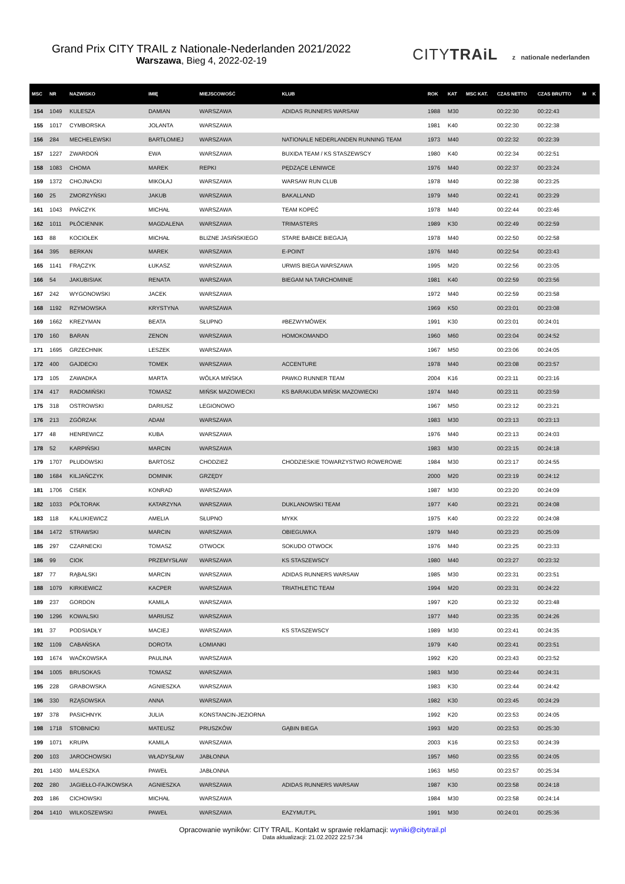Grand Prix CITY TRAIL z Nationale-Nederlanden 2021/2022
Warszawa, Bieg 4, 2022-02-19
CITYTRAiL z nationale nederlanden
| MSC | NR | NAZWISKO | IMIĘ | MIEJSCOWOŚĆ | KLUB | ROK | KAT | MSC KAT. | CZAS NETTO | CZAS BRUTTO | M | K |
| --- | --- | --- | --- | --- | --- | --- | --- | --- | --- | --- | --- | --- |
| 154 | 1049 | KULESZA | DAMIAN | WARSZAWA | ADIDAS RUNNERS WARSAW | 1988 | M30 | | 00:22:30 | 00:22:43 | | |
| 155 | 1017 | CYMBORSKA | JOLANTA | WARSZAWA | | 1981 | K40 | | 00:22:30 | 00:22:38 | | |
| 156 | 284 | MECHELEWSKI | BARTŁOMIEJ | WARSZAWA | NATIONALE NEDERLANDEN RUNNING TEAM | 1973 | M40 | | 00:22:32 | 00:22:39 | | |
| 157 | 1227 | ZWARDOŃ | EWA | WARSZAWA | BUXIDA TEAM / KS STASZEWSCY | 1980 | K40 | | 00:22:34 | 00:22:51 | | |
| 158 | 1083 | CHOMA | MAREK | REPKI | PĘDZĄCE LENIWCE | 1976 | M40 | | 00:22:37 | 00:23:24 | | |
| 159 | 1372 | CHOJNACKI | MIKOŁAJ | WARSZAWA | WARSAW RUN CLUB | 1978 | M40 | | 00:22:38 | 00:23:25 | | |
| 160 | 25 | ZMORZYŃSKI | JAKUB | WARSZAWA | BAKALLAND | 1979 | M40 | | 00:22:41 | 00:23:29 | | |
| 161 | 1043 | PAŃCZYK | MICHAŁ | WARSZAWA | TEAM KOPEĆ | 1978 | M40 | | 00:22:44 | 00:23:46 | | |
| 162 | 1011 | PŁÓCIENNIK | MAGDALENA | WARSZAWA | TRIMASTERS | 1989 | K30 | | 00:22:49 | 00:22:59 | | |
| 163 | 88 | KOCIOŁEK | MICHAŁ | BLIZNE JASIŃSKIEGO | STARE BABICE BIEGAJĄ | 1978 | M40 | | 00:22:50 | 00:22:58 | | |
| 164 | 395 | BERKAN | MAREK | WARSZAWA | E-POINT | 1976 | M40 | | 00:22:54 | 00:23:43 | | |
| 165 | 1141 | FRĄCZYK | ŁUKASZ | WARSZAWA | URWIS BIEGA WARSZAWA | 1995 | M20 | | 00:22:56 | 00:23:05 | | |
| 166 | 54 | JAKUBISIAK | RENATA | WARSZAWA | BIEGAM NA TARCHOMINIE | 1981 | K40 | | 00:22:59 | 00:23:56 | | |
| 167 | 242 | WYGONOWSKI | JACEK | WARSZAWA | | 1972 | M40 | | 00:22:59 | 00:23:58 | | |
| 168 | 1192 | RZYMOWSKA | KRYSTYNA | WARSZAWA | | 1969 | K50 | | 00:23:01 | 00:23:08 | | |
| 169 | 1662 | KREZYMAN | BEATA | SŁUPNO | #BEZWYMÓWEK | 1991 | K30 | | 00:23:01 | 00:24:01 | | |
| 170 | 160 | BARAN | ZENON | WARSZAWA | HOMOKOMANDO | 1960 | M60 | | 00:23:04 | 00:24:52 | | |
| 171 | 1695 | GRZECHNIK | LESZEK | WARSZAWA | | 1967 | M50 | | 00:23:06 | 00:24:05 | | |
| 172 | 400 | GAJDECKI | TOMEK | WARSZAWA | ACCENTURE | 1978 | M40 | | 00:23:08 | 00:23:57 | | |
| 173 | 105 | ZAWADKA | MARTA | WÓLKA MIŃSKA | PAWKO RUNNER TEAM | 2004 | K16 | | 00:23:11 | 00:23:16 | | |
| 174 | 417 | RADOMIŃSKI | TOMASZ | MIŃSK MAZOWIECKI | KS BARAKUDA MIŃSK MAZOWIECKI | 1974 | M40 | | 00:23:11 | 00:23:59 | | |
| 175 | 318 | OSTROWSKI | DARIUSZ | LEGIONOWO | | 1967 | M50 | | 00:23:12 | 00:23:21 | | |
| 176 | 213 | ZGÓRZAK | ADAM | WARSZAWA | | 1983 | M30 | | 00:23:13 | 00:23:13 | | |
| 177 | 48 | HENREWICZ | KUBA | WARSZAWA | | 1976 | M40 | | 00:23:13 | 00:24:03 | | |
| 178 | 52 | KARPIŃSKI | MARCIN | WARSZAWA | | 1983 | M30 | | 00:23:15 | 00:24:18 | | |
| 179 | 1707 | PŁUDOWSKI | BARTOSZ | CHODZIEŻ | CHODZIESKIE TOWARZYSTWO ROWEROWE | 1984 | M30 | | 00:23:17 | 00:24:55 | | |
| 180 | 1684 | KILJAŃCZYK | DOMINIK | GRZĘDY | | 2000 | M20 | | 00:23:19 | 00:24:12 | | |
| 181 | 1706 | CISEK | KONRAD | WARSZAWA | | 1987 | M30 | | 00:23:20 | 00:24:09 | | |
| 182 | 1033 | PÓŁTORAK | KATARZYNA | WARSZAWA | DUKLANOWSKI TEAM | 1977 | K40 | | 00:23:21 | 00:24:08 | | |
| 183 | 118 | KALUKIEWICZ | AMELIA | SŁUPNO | MYKK | 1975 | K40 | | 00:23:22 | 00:24:08 | | |
| 184 | 1472 | STRAWSKI | MARCIN | WARSZAWA | OBIEGUWKA | 1979 | M40 | | 00:23:23 | 00:25:09 | | |
| 185 | 297 | CZARNECKI | TOMASZ | OTWOCK | SOKUDO OTWOCK | 1976 | M40 | | 00:23:25 | 00:23:33 | | |
| 186 | 99 | CIOK | PRZEMYSŁAW | WARSZAWA | KS STASZEWSCY | 1980 | M40 | | 00:23:27 | 00:23:32 | | |
| 187 | 77 | RĄBALSKI | MARCIN | WARSZAWA | ADIDAS RUNNERS WARSAW | 1985 | M30 | | 00:23:31 | 00:23:51 | | |
| 188 | 1079 | KIRKIEWICZ | KACPER | WARSZAWA | TRIATHLETIC TEAM | 1994 | M20 | | 00:23:31 | 00:24:22 | | |
| 189 | 237 | GORDON | KAMILA | WARSZAWA | | 1997 | K20 | | 00:23:32 | 00:23:48 | | |
| 190 | 1296 | KOWALSKI | MARIUSZ | WARSZAWA | | 1977 | M40 | | 00:23:35 | 00:24:26 | | |
| 191 | 37 | PODSIADŁY | MACIEJ | WARSZAWA | KS STASZEWSCY | 1989 | M30 | | 00:23:41 | 00:24:35 | | |
| 192 | 1109 | CABAŃSKA | DOROTA | ŁOMIANKI | | 1979 | K40 | | 00:23:41 | 00:23:51 | | |
| 193 | 1674 | WAĆKOWSKA | PAULINA | WARSZAWA | | 1992 | K20 | | 00:23:43 | 00:23:52 | | |
| 194 | 1005 | BRUSOKAS | TOMASZ | WARSZAWA | | 1983 | M30 | | 00:23:44 | 00:24:31 | | |
| 195 | 228 | GRABOWSKA | AGNIESZKA | WARSZAWA | | 1983 | K30 | | 00:23:44 | 00:24:42 | | |
| 196 | 330 | RZĄSOWSKA | ANNA | WARSZAWA | | 1982 | K30 | | 00:23:45 | 00:24:29 | | |
| 197 | 378 | PASICHNYK | JULIA | KONSTANCIN-JEZIORNA | | 1992 | K20 | | 00:23:53 | 00:24:05 | | |
| 198 | 1718 | STOBNICKI | MATEUSZ | PRUSZKÓW | GĄBIN BIEGA | 1993 | M20 | | 00:23:53 | 00:25:30 | | |
| 199 | 1071 | KRUPA | KAMILA | WARSZAWA | | 2003 | K16 | | 00:23:53 | 00:24:39 | | |
| 200 | 103 | JAROCHOWSKI | WŁADYSŁAW | JABŁONNA | | 1957 | M60 | | 00:23:55 | 00:24:05 | | |
| 201 | 1430 | MALESZKA | PAWEŁ | JABŁONNA | | 1963 | M50 | | 00:23:57 | 00:25:34 | | |
| 202 | 280 | JAGIEŁŁO-FAJKOWSKA | AGNIESZKA | WARSZAWA | ADIDAS RUNNERS WARSAW | 1987 | K30 | | 00:23:58 | 00:24:18 | | |
| 203 | 186 | CICHOWSKI | MICHAŁ | WARSZAWA | | 1984 | M30 | | 00:23:58 | 00:24:14 | | |
| 204 | 1410 | WILKOSZEWSKI | PAWEŁ | WARSZAWA | EAZYMUT.PL | 1991 | M30 | | 00:24:01 | 00:25:36 | | |
Opracowanie wyników: CITY TRAIL. Kontakt w sprawie reklamacji: wyniki@citytrail.pl
Data aktualizacji: 21.02.2022 22:57:34